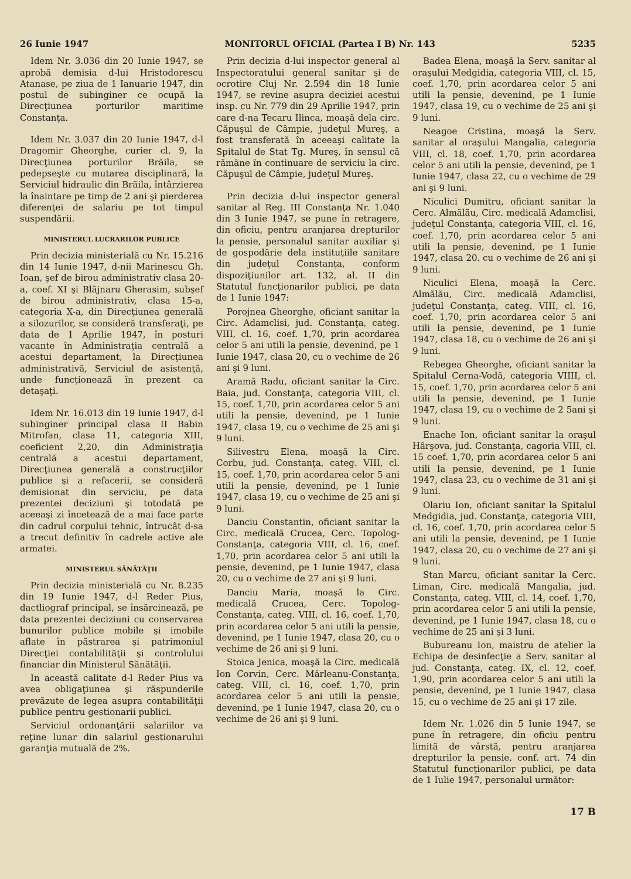26 Iunie 1947 MONITORUL OFICIAL (Partea I B) Nr. 143 5235
Idem Nr. 3.036 din 20 Iunie 1947, se aprobă demisia d-lui Hristodorescu Atanase, pe ziua de 1 Ianuarie 1947, din postul de subinginer ce ocupă la Direcţiunea porturilor maritime Constanţa.
Idem Nr. 3.037 din 20 Iunie 1947, d-l Dragomir Gheorghe, curier cl. 9, la Direcţiunea porturilor Brăila, se pedepseşte cu mutarea disciplinară, la Serviciul hidraulic din Brăila, întârzierea la înaintare pe timp de 2 ani şi pierderea diferenţei de salariu pe tot timpul suspendării.
MINISTERUL LUCRARILOR PUBLICE
Prin decizia ministerială cu Nr. 15.216 din 14 Iunie 1947, d-nii Marinescu Gh. Ioan, şef de birou administrativ clasa 20-a, coef. XI şi Blăjnaru Gherasim, subşef de birou administrativ, clasa 15-a, categoria X-a, din Direcţiunea generală a silozurilor, se consideră transferaţi, pe data de 1 Aprilie 1947, în posturi vacante în Administraţia centrală a acestui departament, la Direcţiunea administrativă, Serviciul de asistenţă, unde funcţionează în prezent ca detaşaţi.
Idem Nr. 16.013 din 19 Iunie 1947, d-l subinginer principal clasa II Babin Mitrofan, clasa 11, categoria XIII, coeficient 2,20, din Administraţia centrală a acestui departament, Direcţiunea generală a construcţiilor publice şi a refacerii, se consideră demisionat din serviciu, pe data prezentei deciziuni şi totodată pe aceeaşi zi încetează de a mai face parte din cadrul corpului tehnic, întrucât d-sa a trecut definitiv în cadrele active ale armatei.
MINISTERUL SĂNĂTĂŢII
Prin decizia ministerială cu Nr. 8.235 din 19 Iunie 1947, d-l Reder Pius, dactliograf principal, se însărcinează, pe data prezentei deciziuni cu conservarea bunurilor publice mobile şi imobile aflate în păstrarea şi patrimoniul Direcţiei contabilităţii şi controlului financiar din Ministerul Sănătăţii.
In această calitate d-l Reder Pius va avea obligaţiunea şi răspunderile prevăzute de legea asupra contabilităţii publice pentru gestionarii publici.
Serviciul ordonanţării salariilor va reţine lunar din salariul gestionarului garanţia mutuală de 2%.
Prin decizia d-lui inspector general al Inspectoratului general sanitar şi de ocrotire Cluj Nr. 2.594 din 18 Iunie 1947, se revine asupra deciziei acestui insp. cu Nr. 779 din 29 Aprilie 1947, prin care d-na Tecaru Ilinca, moaşă dela circ. Căpuşul de Câmpie, judeţul Mureş, a fost transferată în aceeaşi calitate la Spitalul de Stat Tg. Mureş, în sensul că rămâne în continuare de serviciu la circ. Căpuşul de Câmpie, judeţul Mureş.
Prin decizia d-lui inspector general sanitar al Reg. III Constanţa Nr. 1.040 din 3 Iunie 1947, se pune în retragere, din oficiu, pentru aranjarea drepturilor la pensie, personalul sanitar auxiliar şi de gospodărie dela instituţiile sanitare din judeţul Constanţa, conform dispoziţiunilor art. 132, al. II din Statutul funcţionarilor publici, pe data de 1 Iunie 1947:
Porojnea Gheorghe, oficiant sanitar la Circ. Adamclisi, jud. Constanţa, categ. VIII, cl. 16, coef. 1,70, prin acordarea celor 5 ani utili la pensie, devenind, pe 1 Iunie 1947, clasa 20, cu o vechime de 26 ani şi 9 luni.
Aramă Radu, oficiant sanitar la Circ. Baia, jud. Constanţa, categoria VIII, cl. 15, coef. 1,70, prin acordarea celor 5 ani utili la pensie, devenind, pe 1 Iunie 1947, clasa 19, cu o vechime de 25 ani şi 9 luni.
Silivestru Elena, moaşă la Circ. Corbu, jud. Constanţa, categ. VIII, cl. 15, coef. 1,70, prin acordarea celor 5 ani utili la pensie, devenind, pe 1 Iunie 1947, clasa 19, cu o vechime de 25 ani şi 9 luni.
Danciu Constantin, oficiant sanitar la Circ. medicală Crucea, Cerc. Topolog-Constanţa, categoria VIII, cl. 16, coef. 1,70, prin acordarea celor 5 ani utili la pensie, devenind, pe 1 Iunie 1947, clasa 20, cu o vechime de 27 ani şi 9 luni.
Danciu Maria, moaşă la Circ. medicală Crucea, Cerc. Topolog-Constanţa, categ. VIII, cl. 16, coef. 1,70, prin acordarea celor 5 ani utili la pensie, devenind, pe 1 Iunie 1947, clasa 20, cu o vechime de 26 ani şi 9 luni.
Stoica Jenica, moaşă la Circ. medicală Ion Corvin, Cerc. Mârleanu-Constanţa, categ. VIII, cl. 16, coef. 1,70, prin acordarea celor 5 ani utili la pensie, devenind, pe 1 Iunie 1947, clasa 20, cu o vechime de 26 ani şi 9 luni.
Badea Elena, moaşă la Serv. sanitar al oraşului Medgidia, categoria VIII, cl. 15, coef. 1,70, prin acordarea celor 5 ani utili la pensie, devenind, pe 1 Iunie 1947, clasa 19, cu o vechime de 25 ani şi 9 luni.
Neagoe Cristina, moaşă la Serv. sanitar al oraşului Mangalia, categoria VIII, cl. 18, coef. 1,70, prin acordarea celor 5 ani utili la pensie, devenind, pe 1 Iunie 1947, clasa 22, cu o vechime de 29 ani şi 9 luni.
Niculici Dumitru, oficiant sanitar la Cerc. Almălău, Circ. medicală Adamclisi, judeţul Constanţa, categoria VIII, cl. 16, coef. 1,70, prin acordarea celor 5 ani utili la pensie, devenind, pe 1 Iunie 1947, clasa 20. cu o vechime de 26 ani şi 9 luni.
Niculici Elena, moaşă la Cerc. Almălău, Circ. medicală Adamclisi, judeţul Constanţa, categ. VIII, cl. 16, coef. 1,70, prin acordarea celor 5 ani utili la pensie, devenind, pe 1 Iunie 1947, clasa 18, cu o vechime de 26 ani şi 9 luni.
Rebegea Gheorghe, oficiant sanitar la Spitalul Cerna-Vodă, categoria VIIII, cl. 15, coef. 1,70, prin acordarea celor 5 ani utili la pensie, devenind, pe 1 Iunie 1947, clasa 19, cu o vechime de 2 5ani şi 9 luni.
Enache Ion, oficiant sanitar la oraşul Hârşova, jud. Constanţa, cagoria VIII, cl. 15 coef. 1,70, prin acordarea celor 5 ani utili la pensie, devenind, pe 1 Iunie 1947, clasa 23, cu o vechime de 31 ani şi 9 luni.
Olariu Ion, oficiant sanitar la Spitalul Medgidia, jud. Constanţa, categoria VIII, cl. 16, coef. 1,70, prin acordarea celor 5 ani utili la pensie, devenind, pe 1 Iunie 1947, clasa 20, cu o vechime de 27 ani şi 9 luni.
Stan Marcu, oficiant sanitar la Cerc. Liman, Circ. medicală Mangalia, jud. Constanţa, categ. VIII, cl. 14, coef. 1,70, prin acordarea celor 5 ani utili la pensie, devenind, pe 1 Iunie 1947, clasa 18, cu o vechime de 25 ani şi 3 luni.
Bubureanu Ion, maistru de atelier la Echipa de desinfecţie a Serv. sanitar al jud. Constanţa, categ. IX, cl. 12, coef. 1,90, prin acordarea celor 5 ani utili la pensie, devenind, pe 1 Iunie 1947, clasa 15, cu o vechime de 25 ani şi 17 zile.
Idem Nr. 1.026 din 5 Iunie 1947, se pune în retragere, din oficiu pentru limită de vârstă, pentru aranjarea drepturilor la pensie, conf. art. 74 din Statutul funcţionarilor publici, pe data de 1 Iulie 1947, personalul următor:
17 B